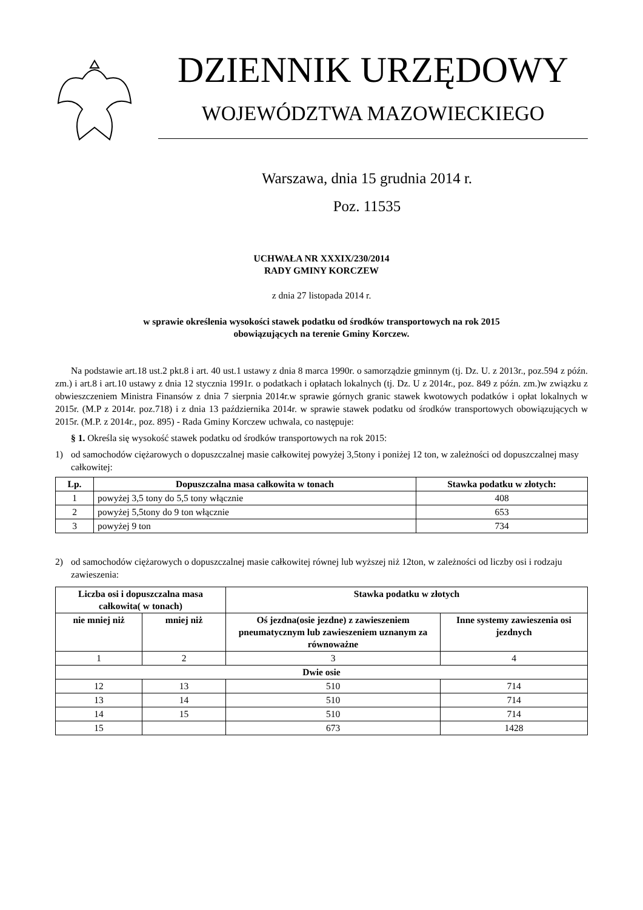DZIENNIK URZĘDOWY
WOJEWÓDZTWA MAZOWIECKIEGO
Warszawa, dnia 15 grudnia 2014 r.
Poz. 11535
UCHWAŁA NR XXXIX/230/2014
RADY GMINY KORCZEW
z dnia 27 listopada 2014 r.
w sprawie określenia wysokości stawek podatku od środków transportowych na rok 2015
obowiązujących na terenie Gminy Korczew.
Na podstawie art.18 ust.2 pkt.8 i art. 40 ust.1 ustawy z dnia 8 marca 1990r. o samorządzie gminnym (tj. Dz. U. z 2013r., poz.594 z późn. zm.) i art.8 i art.10 ustawy z dnia 12 stycznia 1991r. o podatkach i opłatach lokalnych (tj. Dz. U z 2014r., poz. 849 z późn. zm.)w związku z obwieszczeniem Ministra Finansów z dnia 7 sierpnia 2014r.w sprawie górnych granic stawek kwotowych podatków i opłat lokalnych w 2015r. (M.P z 2014r. poz.718) i z dnia 13 października 2014r. w sprawie stawek podatku od środków transportowych obowiązujących w 2015r. (M.P. z 2014r., poz. 895) - Rada Gminy Korczew uchwala, co następuje:
§ 1. Określa się wysokość stawek podatku od środków transportowych na rok 2015:
1) od samochodów ciężarowych o dopuszczalnej masie całkowitej powyżej 3,5tony i poniżej 12 ton, w zależności od dopuszczalnej masy całkowitej:
| Lp. | Dopuszczalna masa całkowita w tonach | Stawka podatku w złotych: |
| --- | --- | --- |
| 1 | powyżej 3,5 tony do 5,5 tony włącznie | 408 |
| 2 | powyżej 5,5tony do 9 ton włącznie | 653 |
| 3 | powyżej 9 ton | 734 |
2) od samochodów ciężarowych o dopuszczalnej masie całkowitej równej lub wyższej niż 12ton, w zależności od liczby osi i rodzaju zawieszenia:
| Liczba osi i dopuszczalna masa całkowita( w tonach) | | Stawka podatku w złotych | |
| --- | --- | --- | --- |
| nie mniej niż | mniej niż | Oś jezdna(osie jezdne) z zawieszeniem pneumatycznym lub zawieszeniem uznanym za równoważne | Inne systemy zawieszenia osi jezdnych |
| 1 | 2 | 3 | 4 |
| Dwie osie | | | |
| 12 | 13 | 510 | 714 |
| 13 | 14 | 510 | 714 |
| 14 | 15 | 510 | 714 |
| 15 | | 673 | 1428 |